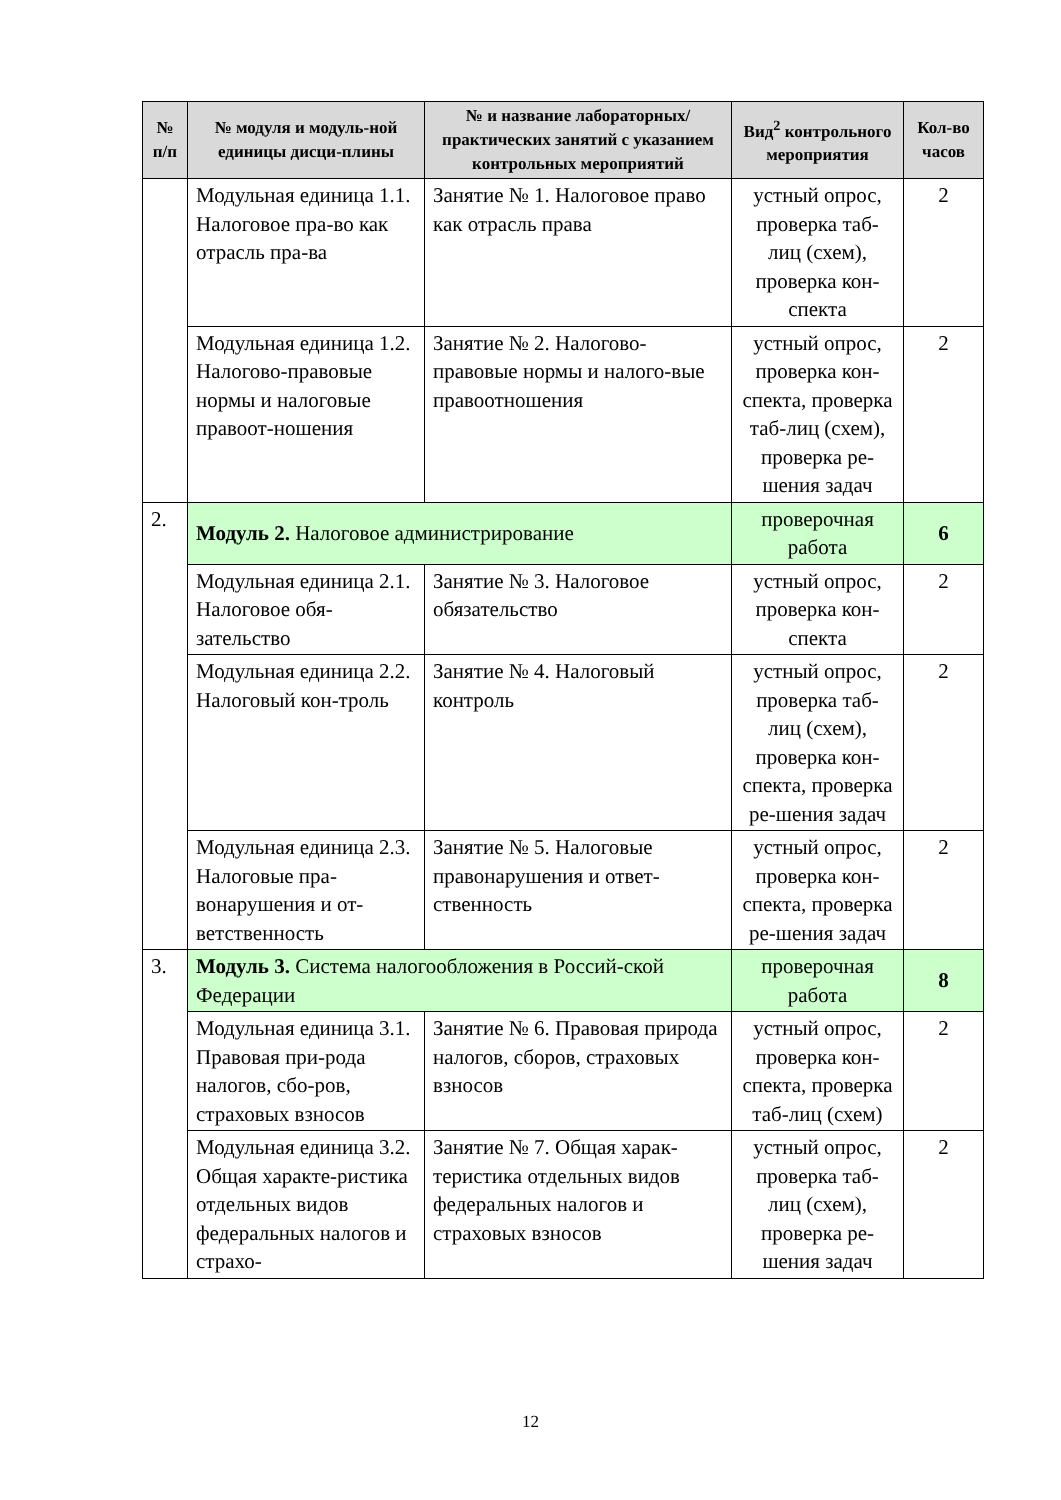| № п/п | № модуля и модуль-ной единицы дисци-плины | № и название лабораторных/ практических занятий с указанием контрольных мероприятий | Вид<sup>2</sup> контрольного мероприятия | Кол-во часов |
| --- | --- | --- | --- | --- |
| | Модульная единица 1.1. Налоговое пра-во как отрасль пра-ва | Занятие № 1. Налоговое право как отрасль права | устный опрос, проверка таб-лиц (схем), проверка кон-спекта | 2 |
| | Модульная единица 1.2. Налогово-правовые нормы и налоговые правоот-ношения | Занятие № 2. Налогово-правовые нормы и налого-вые правоотношения | устный опрос, проверка кон-спекта, проверка таб-лиц (схем), проверка ре-шения задач | 2 |
| 2. | Модуль 2. Налоговое администрирование | | проверочная работа | 6 |
| | Модульная единица 2.1. Налоговое обя-зательство | Занятие № 3. Налоговое обязательство | устный опрос, проверка кон-спекта | 2 |
| | Модульная единица 2.2. Налоговый кон-троль | Занятие № 4. Налоговый контроль | устный опрос, проверка таб-лиц (схем), проверка кон-спекта, проверка ре-шения задач | 2 |
| | Модульная единица 2.3. Налоговые пра-вонарушения и от-ветственность | Занятие № 5. Налоговые правонарушения и ответ-ственность | устный опрос, проверка кон-спекта, проверка ре-шения задач | 2 |
| 3. | Модуль 3. Система налогообложения в Россий-ской Федерации | | проверочная работа | 8 |
| | Модульная единица 3.1. Правовая при-рода налогов, сбо-ров, страховых взносов | Занятие № 6. Правовая природа налогов, сборов, страховых взносов | устный опрос, проверка кон-спекта, проверка таб-лиц (схем) | 2 |
| | Модульная единица 3.2. Общая характе-ристика отдельных видов федеральных налогов и страхо- | Занятие № 7. Общая харак-теристика отдельных видов федеральных налогов и страховых взносов | устный опрос, проверка таб-лиц (схем), проверка ре-шения задач | 2 |
12